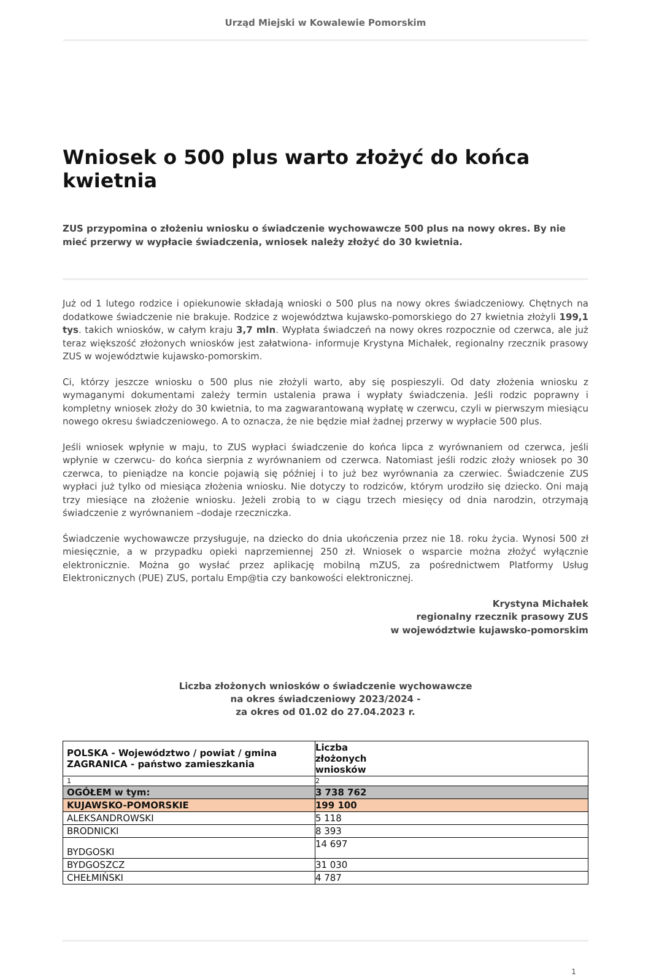Urząd Miejski w Kowalewie Pomorskim
Wniosek o 500 plus warto złożyć do końca kwietnia
ZUS przypomina o złożeniu wniosku o świadczenie wychowawcze 500 plus na nowy okres. By nie mieć przerwy w wypłacie świadczenia, wniosek należy złożyć do 30 kwietnia.
Już od 1 lutego rodzice i opiekunowie składają wnioski o 500 plus na nowy okres świadczeniowy. Chętnych na dodatkowe świadczenie nie brakuje. Rodzice z województwa kujawsko-pomorskiego do 27 kwietnia złożyli 199,1 tys. takich wniosków, w całym kraju 3,7 mln. Wypłata świadczeń na nowy okres rozpocznie od czerwca, ale już teraz większość złożonych wniosków jest załatwiona- informuje Krystyna Michałek, regionalny rzecznik prasowy ZUS w województwie kujawsko-pomorskim.
Ci, którzy jeszcze wniosku o 500 plus nie złożyli warto, aby się pospieszyli. Od daty złożenia wniosku z wymaganymi dokumentami zależy termin ustalenia prawa i wypłaty świadczenia. Jeśli rodzic poprawny i kompletny wniosek złoży do 30 kwietnia, to ma zagwarantowaną wypłatę w czerwcu, czyli w pierwszym miesiącu nowego okresu świadczeniowego. A to oznacza, że nie będzie miał żadnej przerwy w wypłacie 500 plus.
Jeśli wniosek wpłynie w maju, to ZUS wypłaci świadczenie do końca lipca z wyrównaniem od czerwca, jeśli wpłynie w czerwcu- do końca sierpnia z wyrównaniem od czerwca. Natomiast jeśli rodzic złoży wniosek po 30 czerwca, to pieniądze na koncie pojawią się później i to już bez wyrównania za czerwiec. Świadczenie ZUS wypłaci już tylko od miesiąca złożenia wniosku. Nie dotyczy to rodziców, którym urodziło się dziecko. Oni mają trzy miesiące na złożenie wniosku. Jeżeli zrobią to w ciągu trzech miesięcy od dnia narodzin, otrzymają świadczenie z wyrównaniem –dodaje rzeczniczka.
Świadczenie wychowawcze przysługuje, na dziecko do dnia ukończenia przez nie 18. roku życia. Wynosi 500 zł miesięcznie, a w przypadku opieki naprzemiennej 250 zł. Wniosek o wsparcie można złożyć wyłącznie elektronicznie. Można go wysłać przez aplikację mobilną mZUS, za pośrednictwem Platformy Usług Elektronicznych (PUE) ZUS, portalu Emp@tia czy bankowości elektronicznej.
Krystyna Michałek
regionalny rzecznik prasowy ZUS
w województwie kujawsko-pomorskim
Liczba złożonych wniosków o świadczenie wychowawcze
na okres świadczeniowy 2023/2024 -
za okres od 01.02 do 27.04.2023 r.
| POLSKA - Województwo / powiat / gmina ZAGRANICA - państwo zamieszkania | Liczba złożonych wniosków |
| 1 | 2 |
| OGÓŁEM w tym: | 3 738 762 |
| KUJAWSKO-POMORSKIE | 199 100 |
| ALEKSANDROWSKI | 5 118 |
| BRODNICKI | 8 393 |
| BYDGOSKI | 14 697 |
| BYDGOSZCZ | 31 030 |
| CHEŁMIŃSKI | 4 787 |
1